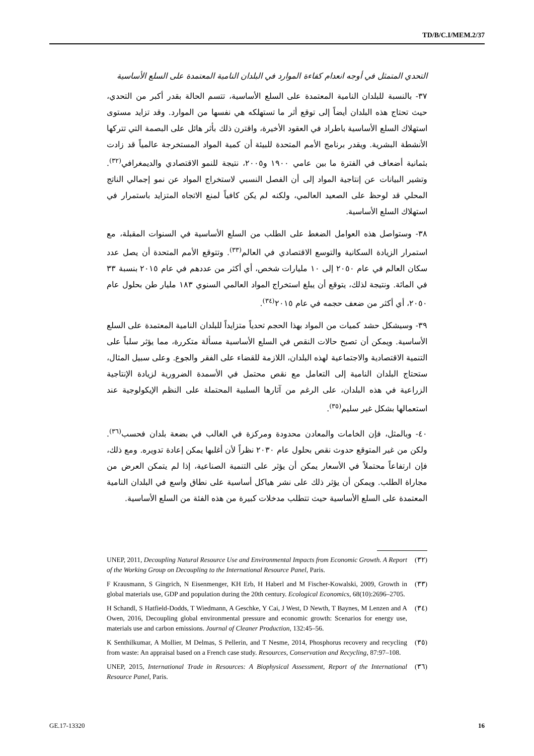TD/B/C.I/MEM.2/37
التحدي المتمثل في أوجه انعدام كفاءة الموارد في البلدان النامية المعتمدة على السلع الأساسية
٣٧- بالنسبة للبلدان النامية المعتمدة على السلع الأساسية، تتسم الحالة بقدر أكبر من التحدي، حيث تحتاج هذه البلدان أيضاً إلى توقع أثر ما تستهلكه هي نفسها من الموارد. وقد تزايد مستوى استهلاك السلع الأساسية باطراد في العقود الأخيرة، واقترن ذلك بأثر هائل على البصمة التي تتركها الأنشطة البشرية. ويقدر برنامج الأمم المتحدة للبيئة أن كمية المواد المستخرجة عالمياً قد زادت بثمانية أضعاف في الفترة ما بين عامي ١٩٠٠ و٢٠٠٥، نتيجة للنمو الاقتصادي والديمغرافي<sup>(٣٢)</sup>. وتشير البيانات عن إنتاجية المواد إلى أن الفصل النسبي لاستخراج المواد عن نمو إجمالي الناتج المحلي قد لوحظ على الصعيد العالمي، ولكنه لم يكن كافياً لمنع الاتجاه المتزايد باستمرار في استهلاك السلع الأساسية.
٣٨- وستواصل هذه العوامل الضغط على الطلب من السلع الأساسية في السنوات المقبلة، مع استمرار الزيادة السكانية والتوسع الاقتصادي في العالم<sup>(٣٣)</sup>. وتتوقع الأمم المتحدة أن يصل عدد سكان العالم في عام ٢٠٥٠ إلى ١٠ مليارات شخص، أي أكثر من عددهم في عام ٢٠١٥ بنسبة ٣٣ في المائة. ونتيجة لذلك، يتوقع أن يبلغ استخراج المواد العالمي السنوي ١٨٣ مليار طن بحلول عام ٢٠٥٠، أي أكثر من ضعف حجمه في عام ٢٠١٥<sup>(٣٤)</sup>.
٣٩- وسيشكل حشد كميات من المواد بهذا الحجم تحدياً متزايداً للبلدان النامية المعتمدة على السلع الأساسية. ويمكن أن تصبح حالات النقص في السلع الأساسية مسألة متكررة، مما يؤثر سلباً على التنمية الاقتصادية والاجتماعية لهذه البلدان، اللازمة للقضاء على الفقر والجوع. وعلى سبيل المثال، ستحتاج البلدان النامية إلى التعامل مع نقص محتمل في الأسمدة الضرورية لزيادة الإنتاجية الزراعية في هذه البلدان، على الرغم من آثارها السلبية المحتملة على النظم الإيكولوجية عند استعمالها بشكل غير سليم<sup>(٣٥)</sup>.
٤٠- وبالمثل، فإن الخامات والمعادن محدودة ومركزة في الغالب في بضعة بلدان فحسب<sup>(٣٦)</sup>. ولكن من غير المتوقع حدوث نقص بحلول عام ٢٠٣٠ نظراً لأن أغلبها يمكن إعادة تدويره. ومع ذلك، فإن ارتفاعاً محتملاً في الأسعار يمكن أن يؤثر على التنمية الصناعية، إذا لم يتمكن العرض من مجاراة الطلب. ويمكن أن يؤثر ذلك على نشر هياكل أساسية على نطاق واسع في البلدان النامية المعتمدة على السلع الأساسية حيث تتطلب مدخلات كبيرة من هذه الفئة من السلع الأساسية.
(٣٢) UNEP, 2011, Decoupling Natural Resource Use and Environmental Impacts from Economic Growth. A Report of the Working Group on Decoupling to the International Resource Panel, Paris.
(٣٣) F Krausmann, S Gingrich, N Eisenmenger, KH Erb, H Haberl and M Fischer-Kowalski, 2009, Growth in global materials use, GDP and population during the 20th century. Ecological Economics, 68(10):2696–2705.
(٣٤) H Schandl, S Hatfield-Dodds, T Wiedmann, A Geschke, Y Cai, J West, D Newth, T Baynes, M Lenzen and A Owen, 2016, Decoupling global environmental pressure and economic growth: Scenarios for energy use, materials use and carbon emissions. Journal of Cleaner Production, 132:45–56.
(٣٥) K Senthilkumar, A Mollier, M Delmas, S Pellerin, and T Nesme, 2014, Phosphorus recovery and recycling from waste: An appraisal based on a French case study. Resources, Conservation and Recycling, 87:97–108.
(٣٦) UNEP, 2015, International Trade in Resources: A Biophysical Assessment, Report of the International Resource Panel, Paris.
GE.17-13320 16